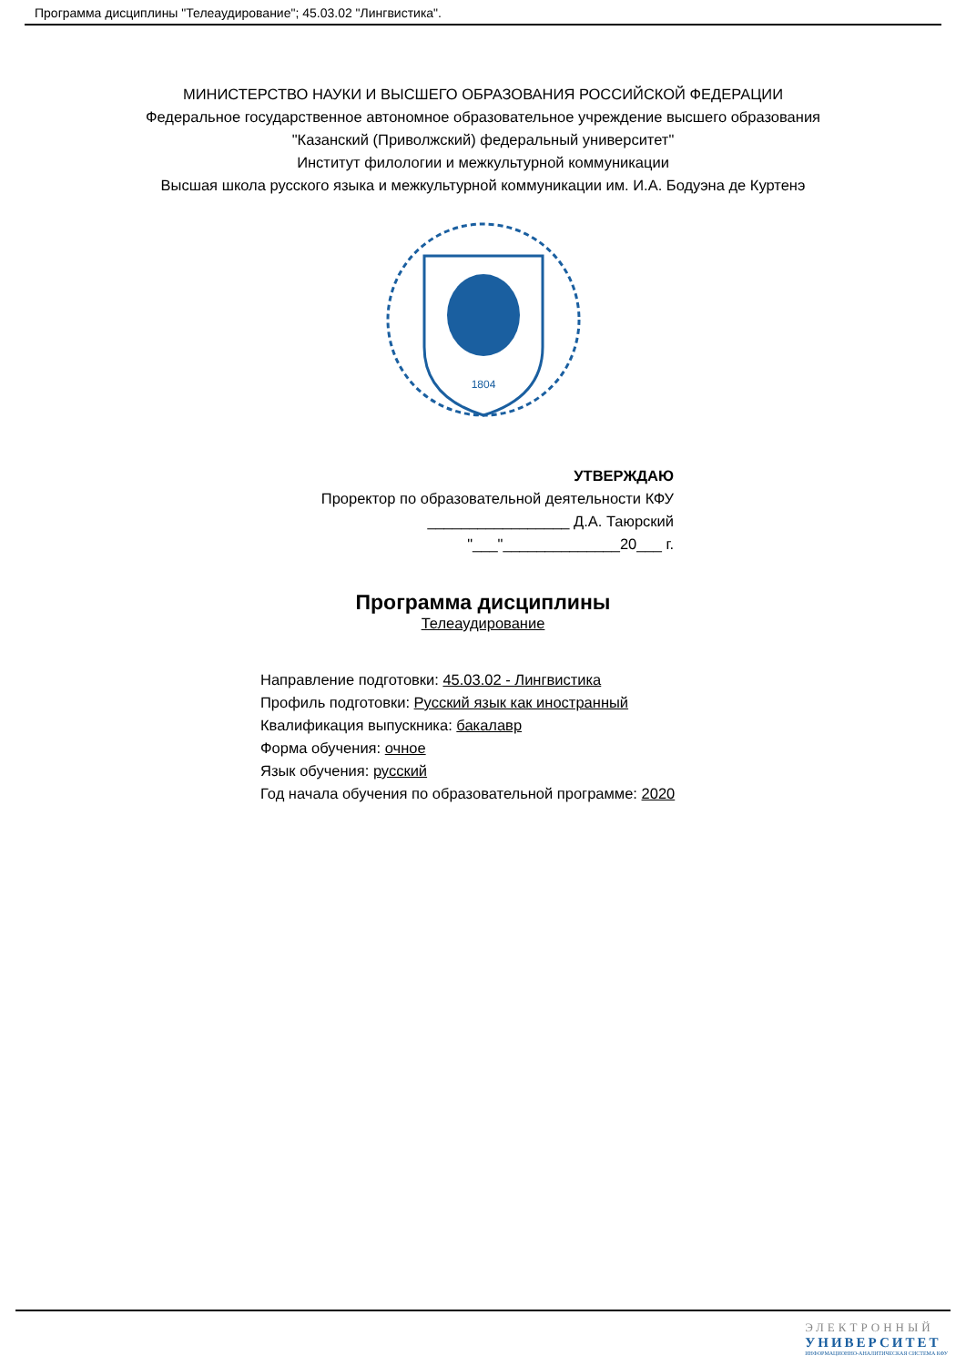Программа дисциплины "Телеаудирование"; 45.03.02 "Лингвистика".
МИНИСТЕРСТВО НАУКИ И ВЫСШЕГО ОБРАЗОВАНИЯ РОССИЙСКОЙ ФЕДЕРАЦИИ
Федеральное государственное автономное образовательное учреждение высшего образования
"Казанский (Приволжский) федеральный университет"
Институт филологии и межкультурной коммуникации
Высшая школа русского языка и межкультурной коммуникации им. И.А. Бодуэна де Куртенэ
1804
УТВЕРЖДАЮ
Проректор по образовательной деятельности КФУ
_________________ Д.А. Таюрский
"___"______________20___ г.
Программа дисциплины
Телеаудирование
Направление подготовки: 45.03.02 - Лингвистика
Профиль подготовки: Русский язык как иностранный
Квалификация выпускника: бакалавр
Форма обучения: очное
Язык обучения: русский
Год начала обучения по образовательной программе: 2020
ЭЛЕКТРОННЫЙ
УНИВЕРСИТЕТ
ИНФОРМАЦИОННО-АНАЛИТИЧЕСКАЯ СИСТЕМА КФУ